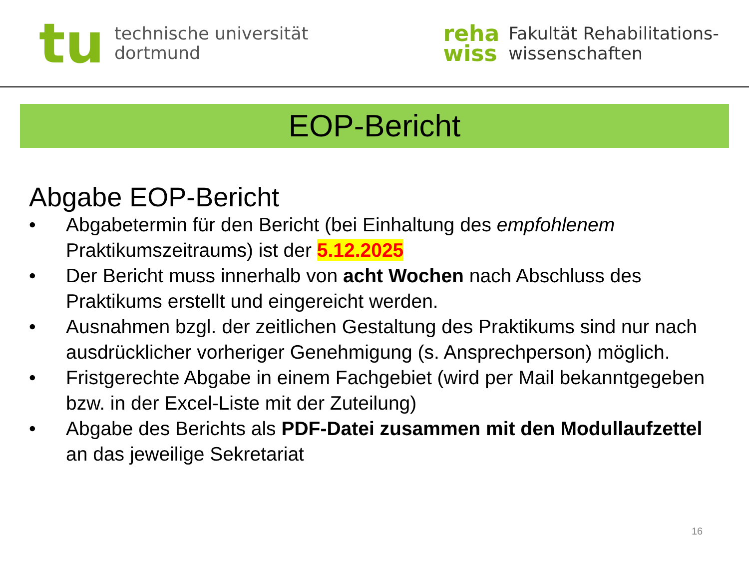tu
technische universität
dortmund
reha
wiss
Fakultät Rehabilitations-
wissenschaften
EOP-Bericht
Abgabe EOP-Bericht
• Abgabetermin für den Bericht (bei Einhaltung des empfohlenem Praktikumszeitraums) ist der 5.12.2025
• Der Bericht muss innerhalb von acht Wochen nach Abschluss des Praktikums erstellt und eingereicht werden.
• Ausnahmen bzgl. der zeitlichen Gestaltung des Praktikums sind nur nach ausdrücklicher vorheriger Genehmigung (s. Ansprechperson) möglich.
• Fristgerechte Abgabe in einem Fachgebiet (wird per Mail bekanntgegeben bzw. in der Excel-Liste mit der Zuteilung)
• Abgabe des Berichts als PDF-Datei zusammen mit den Modullaufzettel an das jeweilige Sekretariat
16